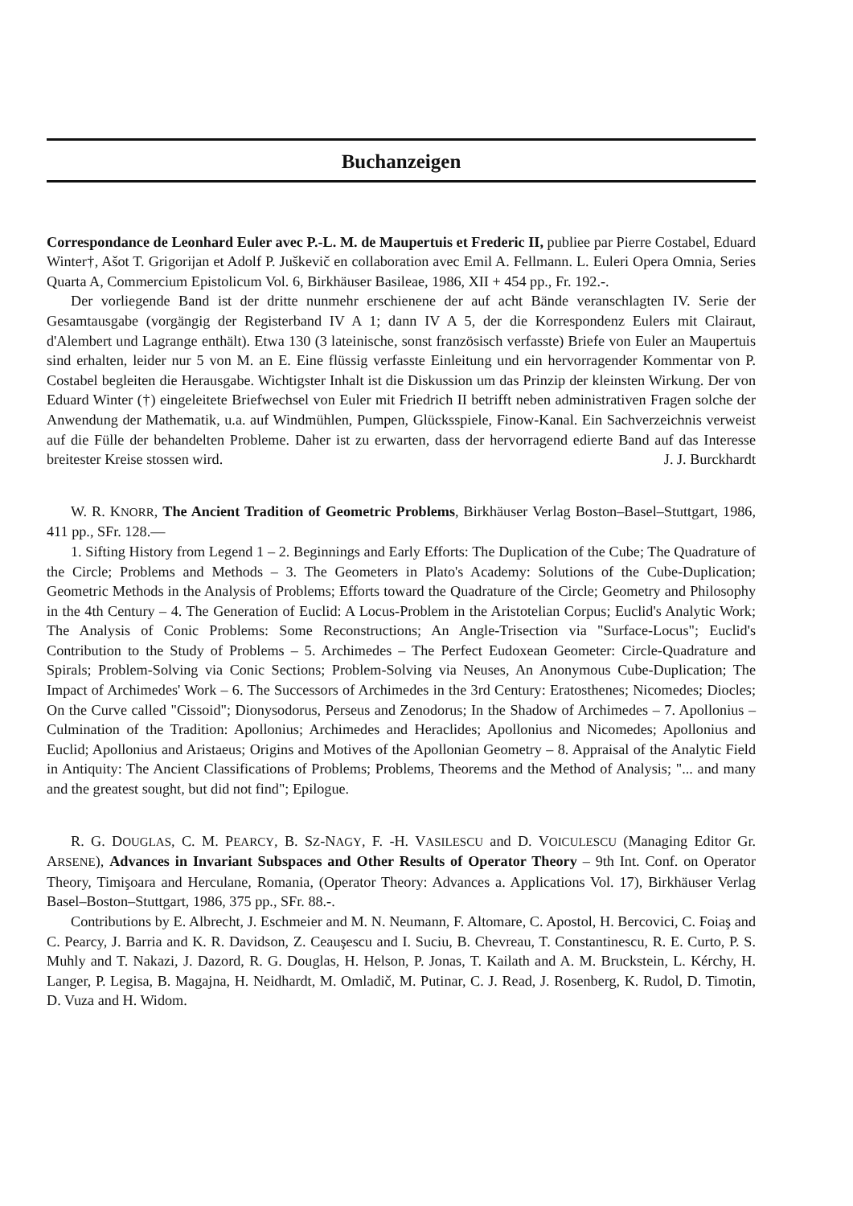Buchanzeigen
Correspondance de Leonhard Euler avec P.-L. M. de Maupertuis et Frederic II, publiee par Pierre Costabel, Eduard Winter†, Ašot T. Grigorijan et Adolf P. Juškevič en collaboration avec Emil A. Fellmann. L. Euleri Opera Omnia, Series Quarta A, Commercium Epistolicum Vol. 6, Birkhäuser Basileae, 1986, XII + 454 pp., Fr. 192.-.
Der vorliegende Band ist der dritte nunmehr erschienene der auf acht Bände veranschlagten IV. Serie der Gesamtausgabe (vorgängig der Registerband IV A 1; dann IV A 5, der die Korrespondenz Eulers mit Clairaut, d'Alembert und Lagrange enthält). Etwa 130 (3 lateinische, sonst französisch verfasste) Briefe von Euler an Maupertuis sind erhalten, leider nur 5 von M. an E. Eine flüssig verfasste Einleitung und ein hervorragender Kommentar von P. Costabel begleiten die Herausgabe. Wichtigster Inhalt ist die Diskussion um das Prinzip der kleinsten Wirkung. Der von Eduard Winter (†) eingeleitete Briefwechsel von Euler mit Friedrich II betrifft neben administrativen Fragen solche der Anwendung der Mathematik, u.a. auf Windmühlen, Pumpen, Glücksspiele, Finow-Kanal. Ein Sachverzeichnis verweist auf die Fülle der behandelten Probleme. Daher ist zu erwarten, dass der hervorragend edierte Band auf das Interesse breitester Kreise stossen wird. J. J. Burckhardt
W. R. KNORR, The Ancient Tradition of Geometric Problems, Birkhäuser Verlag Boston–Basel–Stuttgart, 1986, 411 pp., SFr. 128.—
1. Sifting History from Legend 1 – 2. Beginnings and Early Efforts: The Duplication of the Cube; The Quadrature of the Circle; Problems and Methods – 3. The Geometers in Plato's Academy: Solutions of the Cube-Duplication; Geometric Methods in the Analysis of Problems; Efforts toward the Quadrature of the Circle; Geometry and Philosophy in the 4th Century – 4. The Generation of Euclid: A Locus-Problem in the Aristotelian Corpus; Euclid's Analytic Work; The Analysis of Conic Problems: Some Reconstructions; An Angle-Trisection via "Surface-Locus"; Euclid's Contribution to the Study of Problems – 5. Archimedes – The Perfect Eudoxean Geometer: Circle-Quadrature and Spirals; Problem-Solving via Conic Sections; Problem-Solving via Neuses, An Anonymous Cube-Duplication; The Impact of Archimedes' Work – 6. The Successors of Archimedes in the 3rd Century: Eratosthenes; Nicomedes; Diocles; On the Curve called "Cissoid"; Dionysodorus, Perseus and Zenodorus; In the Shadow of Archimedes – 7. Apollonius – Culmination of the Tradition: Apollonius; Archimedes and Heraclides; Apollonius and Nicomedes; Apollonius and Euclid; Apollonius and Aristaeus; Origins and Motives of the Apollonian Geometry – 8. Appraisal of the Analytic Field in Antiquity: The Ancient Classifications of Problems; Problems, Theorems and the Method of Analysis; "... and many and the greatest sought, but did not find"; Epilogue.
R. G. DOUGLAS, C. M. PEARCY, B. SZ-NAGY, F. -H. VASILESCU and D. VOICULESCU (Managing Editor Gr. ARSENE), Advances in Invariant Subspaces and Other Results of Operator Theory – 9th Int. Conf. on Operator Theory, Timişoara and Herculane, Romania, (Operator Theory: Advances a. Applications Vol. 17), Birkhäuser Verlag Basel–Boston–Stuttgart, 1986, 375 pp., SFr. 88.-.
Contributions by E. Albrecht, J. Eschmeier and M. N. Neumann, F. Altomare, C. Apostol, H. Bercovici, C. Foiaş and C. Pearcy, J. Barria and K. R. Davidson, Z. Ceauşescu and I. Suciu, B. Chevreau, T. Constantinescu, R. E. Curto, P. S. Muhly and T. Nakazi, J. Dazord, R. G. Douglas, H. Helson, P. Jonas, T. Kailath and A. M. Bruckstein, L. Kérchy, H. Langer, P. Legisa, B. Magajna, H. Neidhardt, M. Omladič, M. Putinar, C. J. Read, J. Rosenberg, K. Rudol, D. Timotin, D. Vuza and H. Widom.